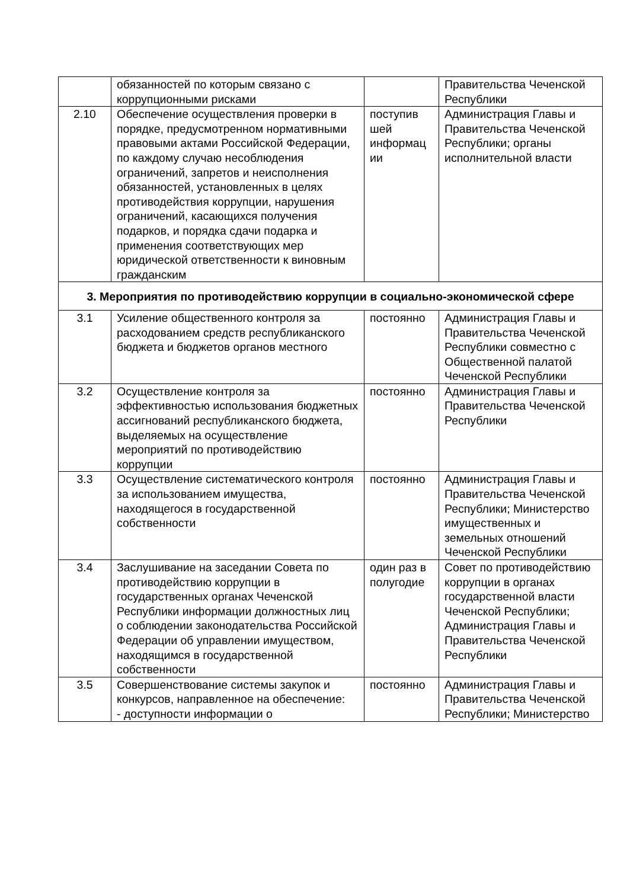| | обязанностей по которым связано с коррупционными рисками | | Правительства Чеченской Республики |
| 2.10 | Обеспечение осуществления проверки в порядке, предусмотренном нормативными правовыми актами Российской Федерации, по каждому случаю несоблюдения ограничений, запретов и неисполнения обязанностей, установленных в целях противодействия коррупции, нарушения ограничений, касающихся получения подарков, и порядка сдачи подарка и применения соответствующих мер юридической ответственности к виновным гражданским | поступив шей информац ии | Администрация Главы и Правительства Чеченской Республики; органы исполнительной власти |
| 3. Мероприятия по противодействию коррупции в социально-экономической сфере | | | |
| 3.1 | Усиление общественного контроля за расходованием средств республиканского бюджета и бюджетов органов местного | постоянно | Администрация Главы и Правительства Чеченской Республики совместно с Общественной палатой Чеченской Республики |
| 3.2 | Осуществление контроля за эффективностью использования бюджетных ассигнований республиканского бюджета, выделяемых на осуществление мероприятий по противодействию коррупции | постоянно | Администрация Главы и Правительства Чеченской Республики |
| 3.3 | Осуществление систематического контроля за использованием имущества, находящегося в государственной собственности | постоянно | Администрация Главы и Правительства Чеченской Республики; Министерство имущественных и земельных отношений Чеченской Республики |
| 3.4 | Заслушивание на заседании Совета по противодействию коррупции в государственных органах Чеченской Республики информации должностных лиц о соблюдении законодательства Российской Федерации об управлении имуществом, находящимся в государственной собственности | один раз в полугодие | Совет по противодействию коррупции в органах государственной власти Чеченской Республики; Администрация Главы и Правительства Чеченской Республики |
| 3.5 | Совершенствование системы закупок и конкурсов, направленное на обеспечение: - доступности информации о | постоянно | Администрация Главы и Правительства Чеченской Республики; Министерство |